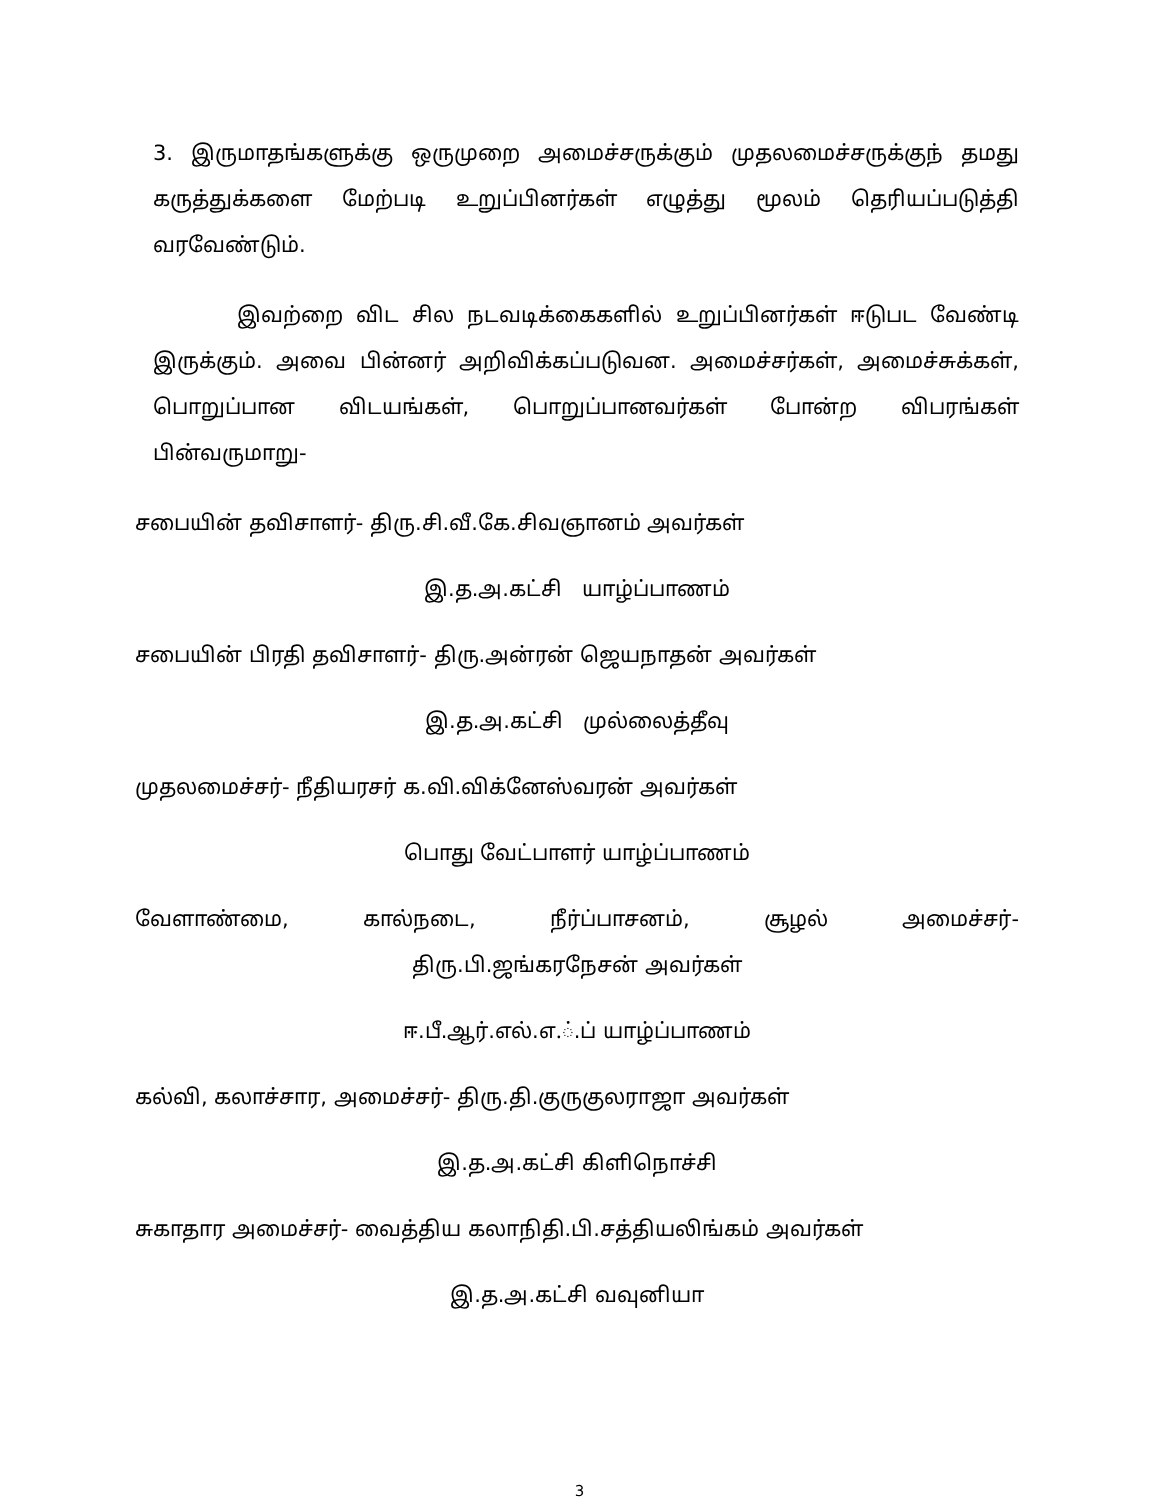3. இருமாதங்களுக்கு ஒருமுறை அமைச்சருக்கும் முதலமைச்சருக்குந் தமது கருத்துக்களை மேற்படி உறுப்பினர்கள் எழுத்து மூலம் தெரியப்படுத்தி வரவேண்டும்.
இவற்றை விட சில நடவடிக்கைகளில் உறுப்பினர்கள் ஈடுபட வேண்டி இருக்கும். அவை பின்னர் அறிவிக்கப்படுவன. அமைச்சர்கள், அமைச்சுக்கள், பொறுப்பான விடயங்கள், பொறுப்பானவர்கள் போன்ற விபரங்கள் பின்வருமாறு-
சபையின் தவிசாளர்- திரு.சி.வீ.கே.சிவஞானம் அவர்கள்
இ.த.அ.கட்சி யாழ்ப்பாணம்
சபையின் பிரதி தவிசாளர்- திரு.அன்ரன் ஜெயநாதன் அவர்கள்
இ.த.அ.கட்சி முல்லைத்தீவு
முதலமைச்சர்- நீதியரசர் க.வி.விக்னேஸ்வரன் அவர்கள்
பொது வேட்பாளர் யாழ்ப்பாணம்
வேளாண்மை, கால்நடை, நீர்ப்பாசனம், சூழல் அமைச்சர்-
திரு.பி.ஜங்கரநேசன் அவர்கள்
ஈ.பீ.ஆர்.எல்.எ.்.ப் யாழ்ப்பாணம்
கல்வி, கலாச்சார, அமைச்சர்- திரு.தி.குருகுலராஜா அவர்கள்
இ.த.அ.கட்சி கிளிநொச்சி
சுகாதார அமைச்சர்- வைத்திய கலாநிதி.பி.சத்தியலிங்கம் அவர்கள்
இ.த.அ.கட்சி வவுனியா
3